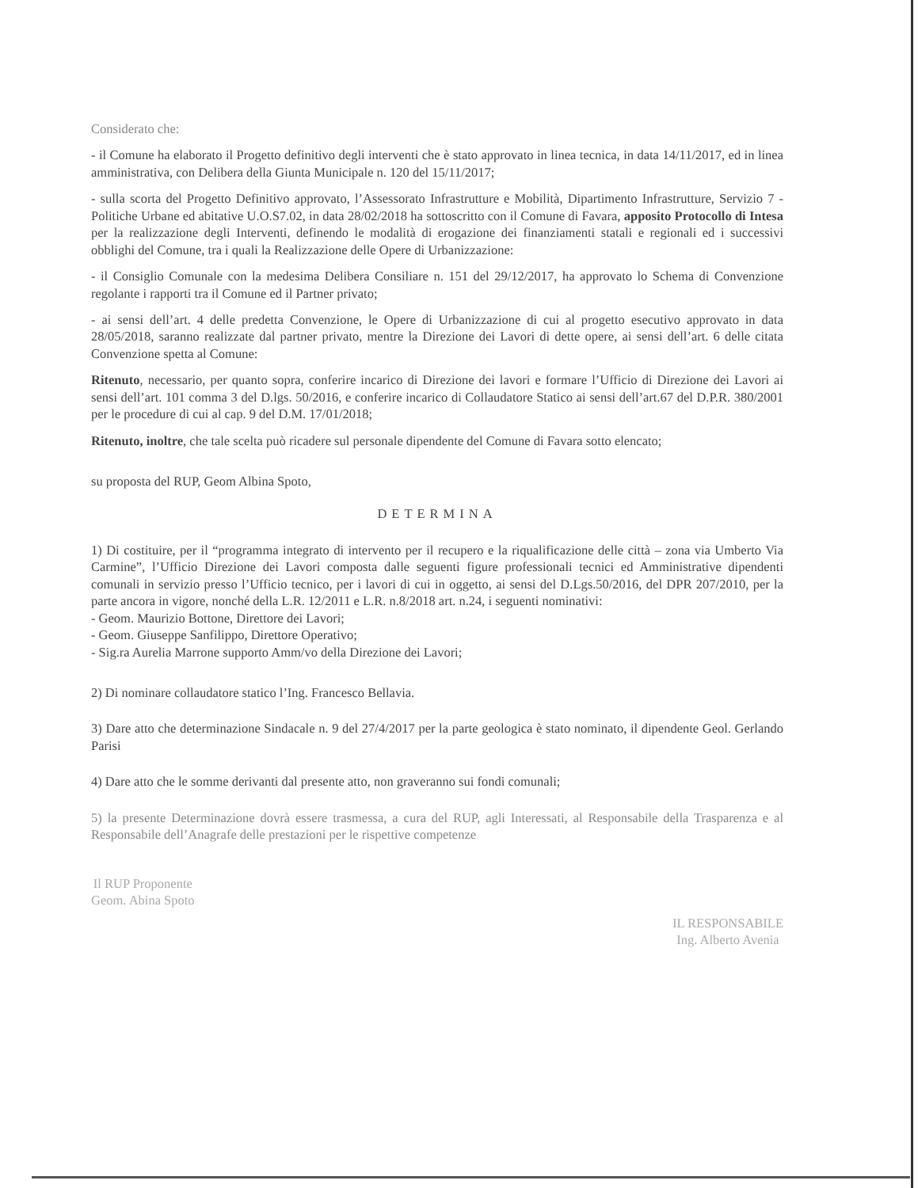Considerato che:
- il Comune ha elaborato il Progetto definitivo degli interventi che è stato approvato in linea tecnica, in data 14/11/2017, ed in linea amministrativa, con Delibera della Giunta Municipale n. 120 del 15/11/2017;
- sulla scorta del Progetto Definitivo approvato, l’Assessorato Infrastrutture e Mobilità, Dipartimento Infrastrutture, Servizio 7 - Politiche Urbane ed abitative U.O.S7.02, in data 28/02/2018 ha sottoscritto con il Comune di Favara, apposito Protocollo di Intesa per la realizzazione degli Interventi, definendo le modalità di erogazione dei finanziamenti statali e regionali ed i successivi obblighi del Comune, tra i quali la Realizzazione delle Opere di Urbanizzazione:
- il Consiglio Comunale con la medesima Delibera Consiliare n. 151 del 29/12/2017, ha approvato lo Schema di Convenzione regolante i rapporti tra il Comune ed il Partner privato;
- ai sensi dell’art. 4 delle predetta Convenzione, le Opere di Urbanizzazione di cui al progetto esecutivo approvato in data 28/05/2018, saranno realizzate dal partner privato, mentre la Direzione dei Lavori di dette opere, ai sensi dell’art. 6 delle citata Convenzione spetta al Comune:
Ritenuto, necessario, per quanto sopra, conferire incarico di Direzione dei lavori e formare l’Ufficio di Direzione dei Lavori ai sensi dell’art. 101 comma 3 del D.lgs. 50/2016, e conferire incarico di Collaudatore Statico ai sensi dell’art.67 del D.P.R. 380/2001 per le procedure di cui al cap. 9 del D.M. 17/01/2018;
Ritenuto, inoltre, che tale scelta può ricadere sul personale dipendente del Comune di Favara sotto elencato;
su proposta del RUP, Geom Albina Spoto,
DETERMINA
1) Di costituire, per il “programma integrato di intervento per il recupero e la riqualificazione delle città – zona via Umberto Via Carmine”, l’Ufficio Direzione dei Lavori composta dalle seguenti figure professionali tecnici ed Amministrative dipendenti comunali in servizio presso l’Ufficio tecnico, per i lavori di cui in oggetto, ai sensi del D.Lgs.50/2016, del DPR 207/2010, per la parte ancora in vigore, nonché della L.R. 12/2011 e L.R. n.8/2018 art. n.24, i seguenti nominativi:
- Geom. Maurizio Bottone, Direttore dei Lavori;
- Geom. Giuseppe Sanfilippo, Direttore Operativo;
- Sig.ra Aurelia Marrone supporto Amm/vo della Direzione dei Lavori;
2) Di nominare collaudatore statico l’Ing. Francesco Bellavia.
3) Dare atto che determinazione Sindacale n. 9 del 27/4/2017 per la parte geologica è stato nominato, il dipendente Geol. Gerlando Parisi
4) Dare atto che le somme derivanti dal presente atto, non graveranno sui fondi comunali;
5) la presente Determinazione dovrà essere trasmessa, a cura del RUP, agli Interessati, al Responsabile della Trasparenza e al Responsabile dell’Anagrafe delle prestazioni per le rispettive competenze
Il RUP Proponente
Geom. Abina Spoto
IL RESPONSABILE
Ing. Alberto Avenia